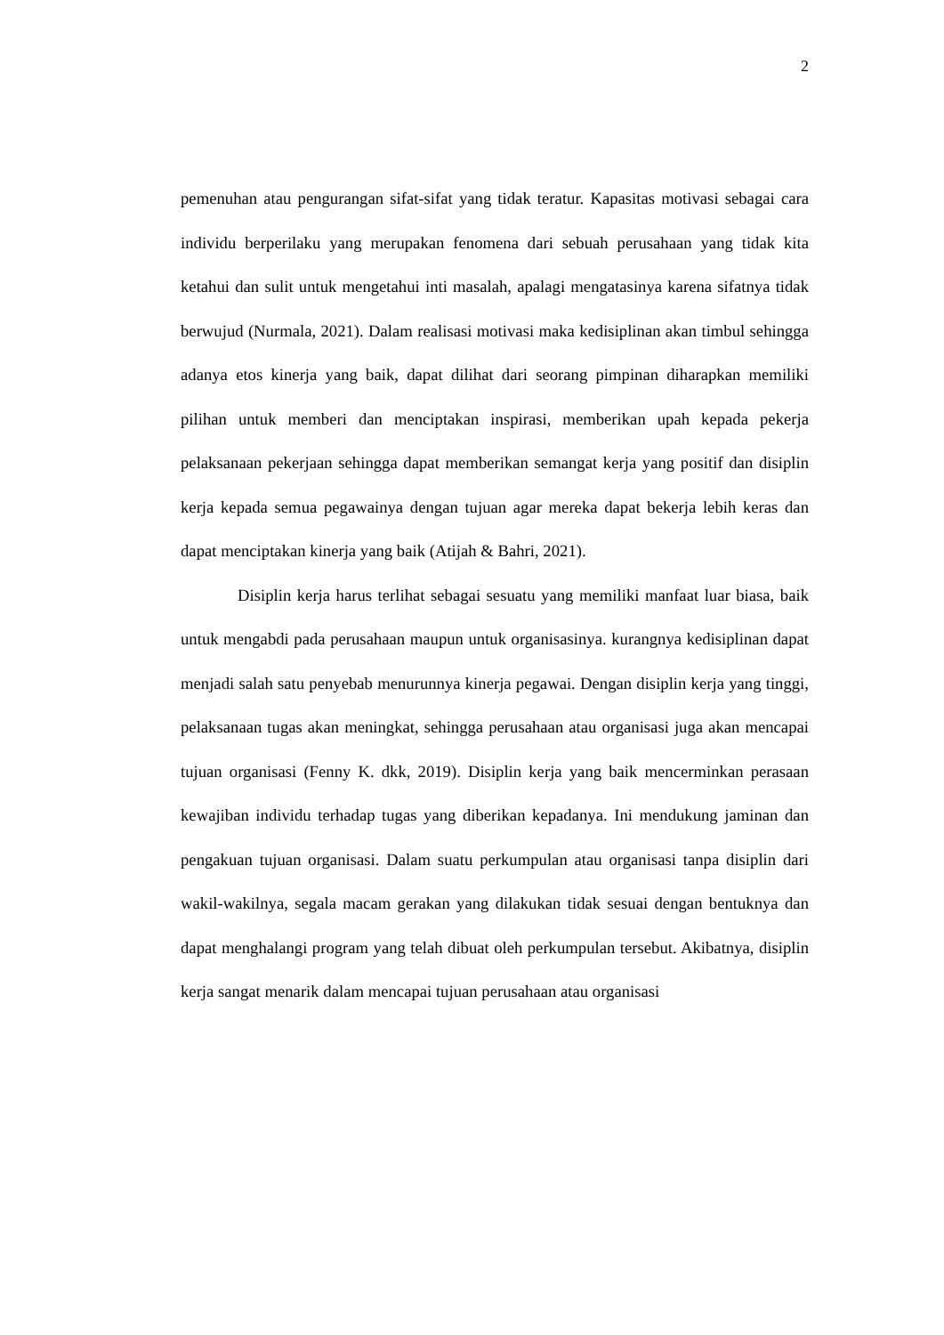2
pemenuhan atau pengurangan sifat-sifat yang tidak teratur. Kapasitas motivasi sebagai cara individu berperilaku yang merupakan fenomena dari sebuah perusahaan yang tidak kita ketahui dan sulit untuk mengetahui inti masalah, apalagi mengatasinya karena sifatnya tidak berwujud (Nurmala, 2021). Dalam realisasi motivasi maka kedisiplinan akan timbul sehingga adanya etos kinerja yang baik, dapat dilihat dari seorang pimpinan diharapkan memiliki pilihan untuk memberi dan menciptakan inspirasi, memberikan upah kepada pekerja pelaksanaan pekerjaan sehingga dapat memberikan semangat kerja yang positif dan disiplin kerja kepada semua pegawainya dengan tujuan agar mereka dapat bekerja lebih keras dan dapat menciptakan kinerja yang baik (Atijah & Bahri, 2021).
Disiplin kerja harus terlihat sebagai sesuatu yang memiliki manfaat luar biasa, baik untuk mengabdi pada perusahaan maupun untuk organisasinya. kurangnya kedisiplinan dapat menjadi salah satu penyebab menurunnya kinerja pegawai. Dengan disiplin kerja yang tinggi, pelaksanaan tugas akan meningkat, sehingga perusahaan atau organisasi juga akan mencapai tujuan organisasi (Fenny K. dkk, 2019). Disiplin kerja yang baik mencerminkan perasaan kewajiban individu terhadap tugas yang diberikan kepadanya. Ini mendukung jaminan dan pengakuan tujuan organisasi. Dalam suatu perkumpulan atau organisasi tanpa disiplin dari wakil-wakilnya, segala macam gerakan yang dilakukan tidak sesuai dengan bentuknya dan dapat menghalangi program yang telah dibuat oleh perkumpulan tersebut. Akibatnya, disiplin kerja sangat menarik dalam mencapai tujuan perusahaan atau organisasi